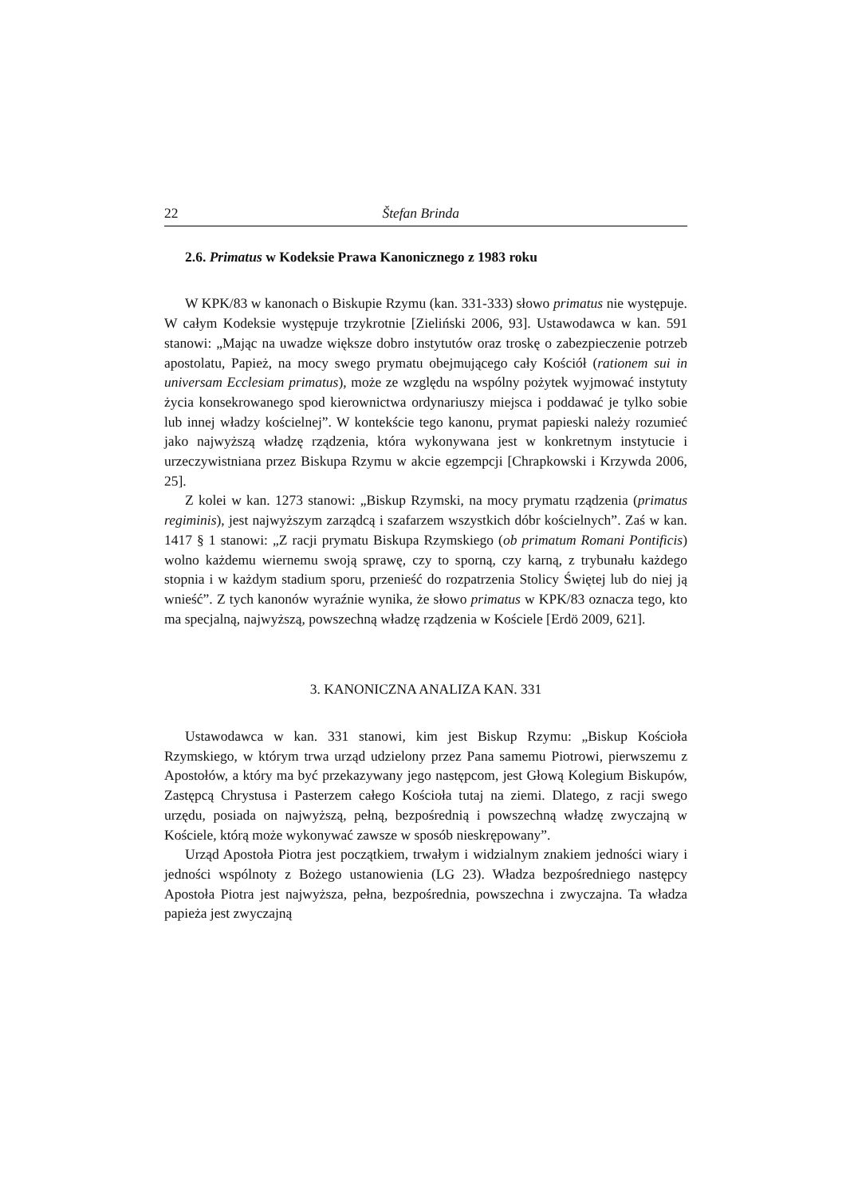22 Štefan Brinda
2.6. Primatus w Kodeksie Prawa Kanonicznego z 1983 roku
W KPK/83 w kanonach o Biskupie Rzymu (kan. 331-333) słowo primatus nie występuje. W całym Kodeksie występuje trzykrotnie [Zieliński 2006, 93]. Ustawodawca w kan. 591 stanowi: „Mając na uwadze większe dobro instytutów oraz troskę o zabezpieczenie potrzeb apostolatu, Papież, na mocy swego prymatu obejmującego cały Kościół (rationem sui in universam Ecclesiam primatus), może ze względu na wspólny pożytek wyjmować instytuty życia konsekrowanego spod kierownictwa ordynariuszy miejsca i poddawać je tylko sobie lub innej władzy kościelnej”. W kontekście tego kanonu, prymat papieski należy rozumieć jako najwyższą władzę rządzenia, która wykonywana jest w konkretnym instytucie i urzeczywistniana przez Biskupa Rzymu w akcie egzempcji [Chrapkowski i Krzywda 2006, 25].
Z kolei w kan. 1273 stanowi: „Biskup Rzymski, na mocy prymatu rządzenia (primatus regiminis), jest najwyższym zarządcą i szafarzem wszystkich dóbr kościelnych”. Zaś w kan. 1417 § 1 stanowi: „Z racji prymatu Biskupa Rzymskiego (ob primatum Romani Pontificis) wolno każdemu wiernemu swoją sprawę, czy to sporną, czy karną, z trybunału każdego stopnia i w każdym stadium sporu, przenieść do rozpatrzenia Stolicy Świętej lub do niej ją wnieść”. Z tych kanonów wyraźnie wynika, że słowo primatus w KPK/83 oznacza tego, kto ma specjalną, najwyższą, powszechną władzę rządzenia w Kościele [Erdö 2009, 621].
3. KANONICZNA ANALIZA KAN. 331
Ustawodawca w kan. 331 stanowi, kim jest Biskup Rzymu: „Biskup Kościoła Rzymskiego, w którym trwa urząd udzielony przez Pana samemu Piotrowi, pierwszemu z Apostołów, a który ma być przekazywany jego następcom, jest Głową Kolegium Biskupów, Zastępcą Chrystusa i Pasterzem całego Kościoła tutaj na ziemi. Dlatego, z racji swego urzędu, posiada on najwyższą, pełną, bezpośrednią i powszechną władzę zwyczajną w Kościele, którą może wykonywać zawsze w sposób nieskrępowany”.
Urząd Apostoła Piotra jest początkiem, trwałym i widzialnym znakiem jedności wiary i jedności wspólnoty z Bożego ustanowienia (LG 23). Władza bezpośredniego następcy Apostoła Piotra jest najwyższa, pełna, bezpośrednia, powszechna i zwyczajna. Ta władza papieża jest zwyczajną